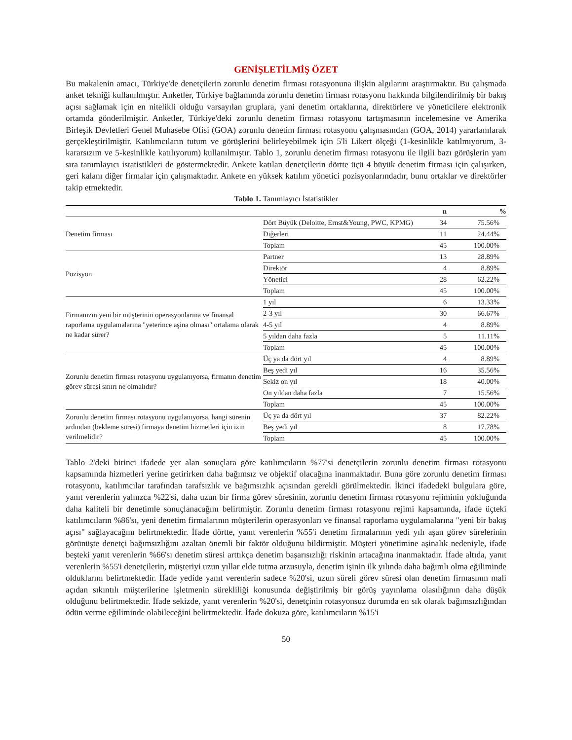GENİŞLETİLMİŞ ÖZET
Bu makalenin amacı, Türkiye'de denetçilerin zorunlu denetim firması rotasyonuna ilişkin algılarını araştırmaktır. Bu çalışmada anket tekniği kullanılmıştır. Anketler, Türkiye bağlamında zorunlu denetim firması rotasyonu hakkında bilgilendirilmiş bir bakış açısı sağlamak için en nitelikli olduğu varsayılan gruplara, yani denetim ortaklarına, direktörlere ve yöneticilere elektronik ortamda gönderilmiştir. Anketler, Türkiye'deki zorunlu denetim firması rotasyonu tartışmasının incelemesine ve Amerika Birleşik Devletleri Genel Muhasebe Ofisi (GOA) zorunlu denetim firması rotasyonu çalışmasından (GOA, 2014) yararlanılarak gerçekleştirilmiştir. Katılımcıların tutum ve görüşlerini belirleyebilmek için 5'li Likert ölçeği (1-kesinlikle katılmıyorum, 3-kararsızım ve 5-kesinlikle katılıyorum) kullanılmıştır. Tablo 1, zorunlu denetim firması rotasyonu ile ilgili bazı görüşlerin yanı sıra tanımlayıcı istatistikleri de göstermektedir. Ankete katılan denetçilerin dörtte üçü 4 büyük denetim firması için çalışırken, geri kalanı diğer firmalar için çalışmaktadır. Ankete en yüksek katılım yönetici pozisyonlarındadır, bunu ortaklar ve direktörler takip etmektedir.
Tablo 1. Tanımlayıcı İstatistikler
| | | n | % |
| --- | --- | --- | --- |
| Denetim firması | Dört Büyük (Deloitte, Ernst&Young, PWC, KPMG) | 34 | 75.56% |
| | Diğerleri | 11 | 24.44% |
| | Toplam | 45 | 100.00% |
| Pozisyon | Partner | 13 | 28.89% |
| | Direktör | 4 | 8.89% |
| | Yönetici | 28 | 62.22% |
| | Toplam | 45 | 100.00% |
| Firmanızın yeni bir müşterinin operasyonlarına ve finansal raporlama uygulamalarına "yeterince aşina olması" ortalama olarak ne kadar sürer? | 1 yıl | 6 | 13.33% |
| | 2-3 yıl | 30 | 66.67% |
| | 4-5 yıl | 4 | 8.89% |
| | 5 yıldan daha fazla | 5 | 11.11% |
| | Toplam | 45 | 100.00% |
| Zorunlu denetim firması rotasyonu uygulanıyorsa, firmanın denetim görev süresi sınırı ne olmalıdır? | Üç ya da dört yıl | 4 | 8.89% |
| | Beş yedi yıl | 16 | 35.56% |
| | Sekiz on yıl | 18 | 40.00% |
| | On yıldan daha fazla | 7 | 15.56% |
| | Toplam | 45 | 100.00% |
| Zorunlu denetim firması rotasyonu uygulanıyorsa, hangi sürenin ardından (bekleme süresi) firmaya denetim hizmetleri için izin verilmelidir? | Üç ya da dört yıl | 37 | 82.22% |
| | Beş yedi yıl | 8 | 17.78% |
| | Toplam | 45 | 100.00% |
Tablo 2'deki birinci ifadede yer alan sonuçlara göre katılımcıların %77'si denetçilerin zorunlu denetim firması rotasyonu kapsamında hizmetleri yerine getirirken daha bağımsız ve objektif olacağına inanmaktadır. Buna göre zorunlu denetim firması rotasyonu, katılımcılar tarafından tarafsızlık ve bağımsızlık açısından gerekli görülmektedir. İkinci ifadedeki bulgulara göre, yanıt verenlerin yalnızca %22'si, daha uzun bir firma görev süresinin, zorunlu denetim firması rotasyonu rejiminin yokluğunda daha kaliteli bir denetimle sonuçlanacağını belirtmiştir. Zorunlu denetim firması rotasyonu rejimi kapsamında, ifade üçteki katılımcıların %86'sı, yeni denetim firmalarının müşterilerin operasyonları ve finansal raporlama uygulamalarına "yeni bir bakış açısı" sağlayacağını belirtmektedir. İfade dörtte, yanıt verenlerin %55'i denetim firmalarının yedi yılı aşan görev sürelerinin görünüşte denetçi bağımsızlığını azaltan önemli bir faktör olduğunu bildirmiştir. Müşteri yönetimine aşinalık nedeniyle, ifade beşteki yanıt verenlerin %66'sı denetim süresi arttıkça denetim başarısızlığı riskinin artacağına inanmaktadır. İfade altıda, yanıt verenlerin %55'i denetçilerin, müşteriyi uzun yıllar elde tutma arzusuyla, denetim işinin ilk yılında daha bağımlı olma eğiliminde olduklarını belirtmektedir. İfade yedide yanıt verenlerin sadece %20'si, uzun süreli görev süresi olan denetim firmasının mali açıdan sıkıntılı müşterilerine işletmenin sürekliliği konusunda değiştirilmiş bir görüş yayınlama olasılığının daha düşük olduğunu belirtmektedir. İfade sekizde, yanıt verenlerin %20'si, denetçinin rotasyonsuz durumda en sık olarak bağımsızlığından ödün verme eğiliminde olabileceğini belirtmektedir. İfade dokuza göre, katılımcıların %15'i
50